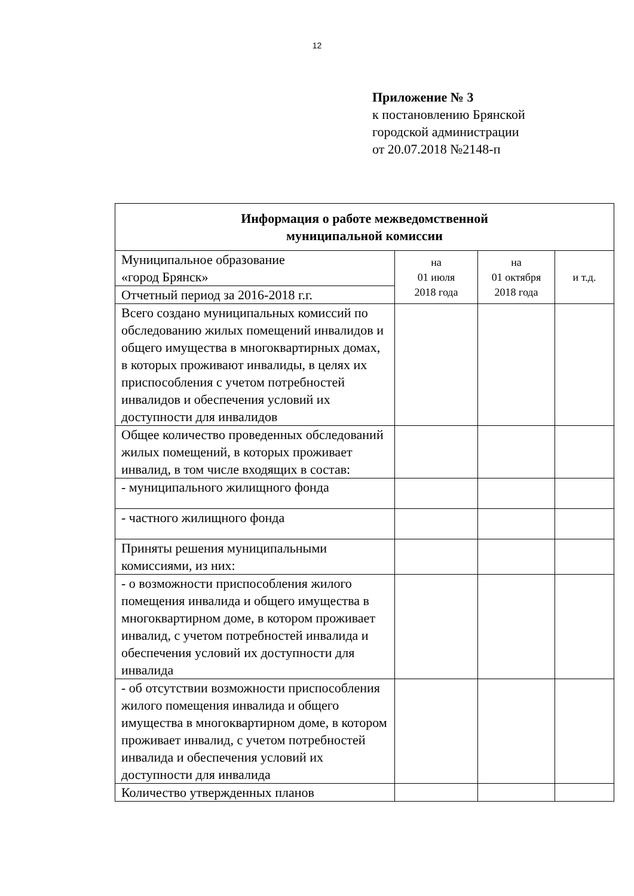12
Приложение № 3
к постановлению Брянской
городской администрации
от 20.07.2018 №2148-п
| Информация о работе межведомственной муниципальной комиссии | | | |
| --- | --- | --- | --- |
| Муниципальное образование «город Брянск» | на 01 июля 2018 года | на 01 октября 2018 года | и т.д. |
| Отчетный период за 2016-2018 г.г. | | | |
| Всего создано муниципальных комиссий по обследованию жилых помещений инвалидов и общего имущества в многоквартирных домах, в которых проживают инвалиды, в целях их приспособления с учетом потребностей инвалидов и обеспечения условий их доступности для инвалидов | | | |
| Общее количество проведенных обследований жилых помещений, в которых проживает инвалид, в том числе входящих в состав: | | | |
| - муниципального жилищного фонда | | | |
| - частного жилищного фонда | | | |
| Приняты решения муниципальными комиссиями, из них: | | | |
| - о возможности приспособления жилого помещения инвалида и общего имущества в многоквартирном доме, в котором проживает инвалид, с учетом потребностей инвалида и обеспечения условий их доступности для инвалида | | | |
| - об отсутствии возможности приспособления жилого помещения инвалида и общего имущества в многоквартирном доме, в котором проживает инвалид, с учетом потребностей инвалида и обеспечения условий их доступности для инвалида | | | |
| Количество утвержденных планов | | | |